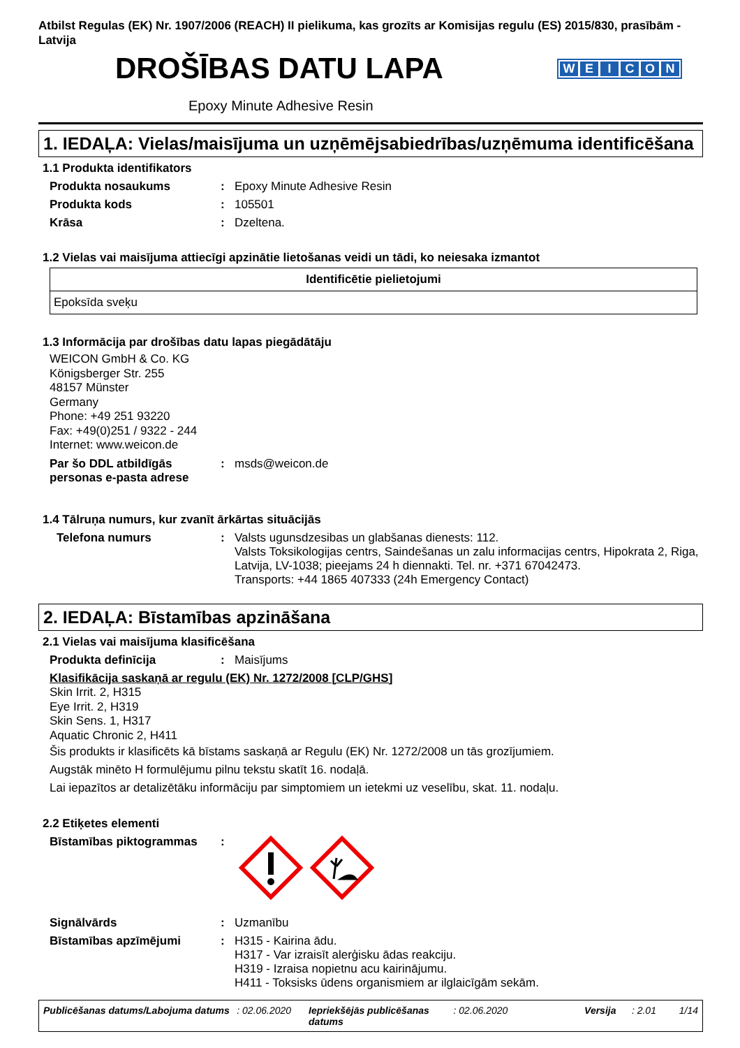Atbilst Regulas (EK) Nr. 1907/2006 (REACH) II pielikuma, kas grozīts ar Komisijas regulu (ES) 2015/830, prasībām - Latvija
DROŠĪBAS DATU LAPA
WEICON
Epoxy Minute Adhesive Resin
1. IEDAĻA: Vielas/maisījuma un uzņēmējsabiedrības/uzņēmuma identificēšana
1.1 Produkta identifikators
Produkta nosaukums : Epoxy Minute Adhesive Resin
Produkta kods : 105501
Krāsa : Dzeltena.
1.2 Vielas vai maisījuma attiecīgi apzinātie lietošanas veidi un tādi, ko neiesaka izmantot
| Identificētie pielietojumi |
| --- |
| Epoksīda sveķu |
1.3 Informācija par drošības datu lapas piegādātāju
WEICON GmbH & Co. KG
Königsberger Str. 255
48157 Münster
Germany
Phone: +49 251 93220
Fax: +49(0)251 / 9322 - 244
Internet: www.weicon.de
Par šo DDL atbildīgās personas e-pasta adrese
: msds@weicon.de
1.4 Tālruņa numurs, kur zvanīt ārkārtas situācijās
Telefona numurs : Valsts ugunsdzesibas un glabšanas dienests: 112.
Valsts Toksikologijas centrs, Saindešanas un zalu informacijas centrs, Hipokrata 2, Riga, Latvija, LV-1038; pieejams 24 h diennakti. Tel. nr. +371 67042473.
Transports: +44 1865 407333 (24h Emergency Contact)
2. IEDAĻA: Bīstamības apzināšana
2.1 Vielas vai maisījuma klasificēšana
Produkta definīcija : Maisījums
Klasifikācija saskaņā ar regulu (EK) Nr. 1272/2008 [CLP/GHS]
Skin Irrit. 2, H315
Eye Irrit. 2, H319
Skin Sens. 1, H317
Aquatic Chronic 2, H411
Šis produkts ir klasificēts kā bīstams saskaņā ar Regulu (EK) Nr. 1272/2008 un tās grozījumiem.
Augstāk minēto H formulējumu pilnu tekstu skatīt 16. nodaļā.
Lai iepazītos ar detalizētāku informāciju par simptomiem un ietekmi uz veselību, skat. 11. nodaļu.
2.2 Etiķetes elementi
Bīstamības piktogrammas :
Signālvārds : Uzmanību
Bīstamības apzīmējumi : H315 - Kairina ādu.
H317 - Var izraisīt alerģisku ādas reakciju.
H319 - Izraisa nopietnu acu kairinājumu.
H411 - Toksisks ūdens organismiem ar ilglaicīgām sekām.
Publicēšanas datums/Labojuma datums: 02.06.2020 Iepriekšējās publicēšanas datums: 02.06.2020 Versija: 2.01 1/14